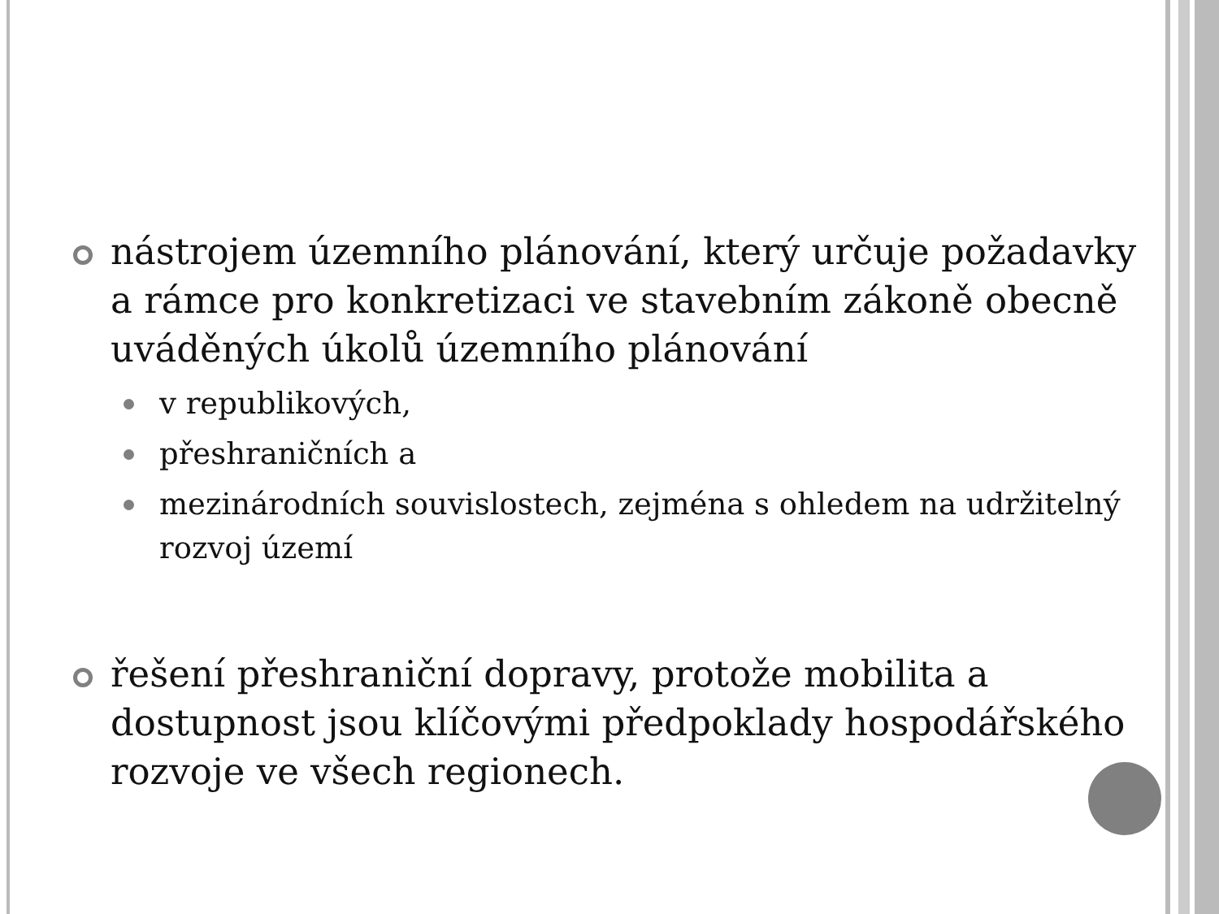nástrojem územního plánování, který určuje požadavky a rámce pro konkretizaci ve stavebním zákoně obecně uváděných úkolů územního plánování
v republikových,
přeshraničních a
mezinárodních souvislostech, zejména s ohledem na udržitelný rozvoj území
řešení přeshraniční dopravy, protože mobilita a dostupnost jsou klíčovými předpoklady hospodářského rozvoje ve všech regionech.